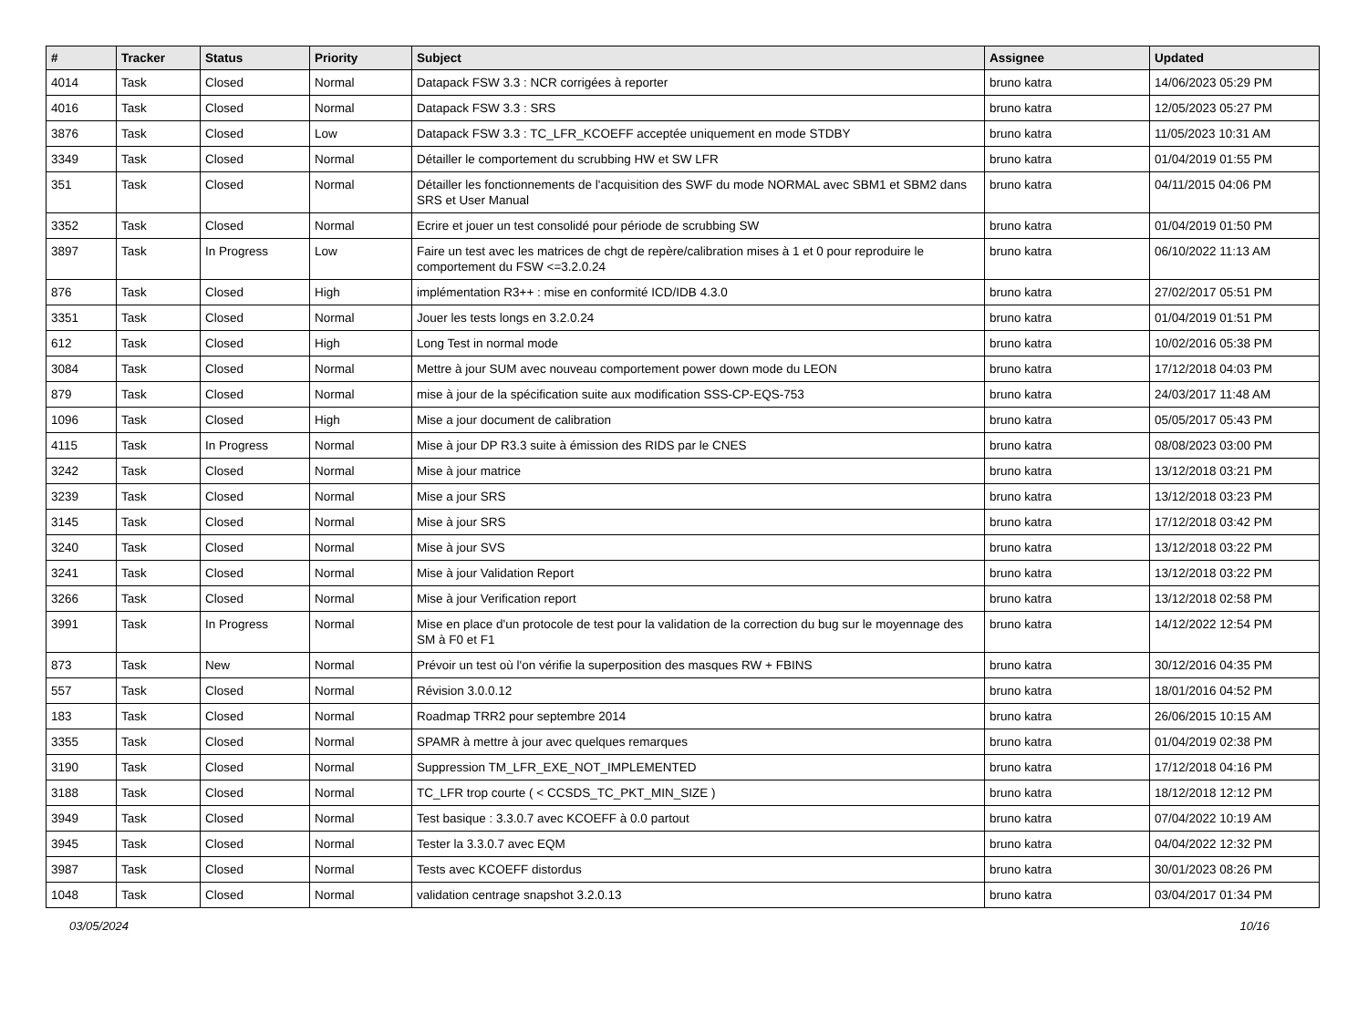| # | Tracker | Status | Priority | Subject | Assignee | Updated |
| --- | --- | --- | --- | --- | --- | --- |
| 4014 | Task | Closed | Normal | Datapack FSW 3.3 : NCR corrigées à reporter | bruno katra | 14/06/2023 05:29 PM |
| 4016 | Task | Closed | Normal | Datapack FSW 3.3 : SRS | bruno katra | 12/05/2023 05:27 PM |
| 3876 | Task | Closed | Low | Datapack FSW 3.3 : TC_LFR_KCOEFF acceptée uniquement en mode STDBY | bruno katra | 11/05/2023 10:31 AM |
| 3349 | Task | Closed | Normal | Détailler le comportement du scrubbing HW et SW LFR | bruno katra | 01/04/2019 01:55 PM |
| 351 | Task | Closed | Normal | Détailler les fonctionnements de l'acquisition des SWF du mode NORMAL avec SBM1 et SBM2 dans SRS et User Manual | bruno katra | 04/11/2015 04:06 PM |
| 3352 | Task | Closed | Normal | Ecrire et jouer un test consolidé pour période de scrubbing SW | bruno katra | 01/04/2019 01:50 PM |
| 3897 | Task | In Progress | Low | Faire un test avec les matrices de chgt de repère/calibration mises à 1 et 0 pour reproduire le comportement du FSW <=3.2.0.24 | bruno katra | 06/10/2022 11:13 AM |
| 876 | Task | Closed | High | implémentation R3++ : mise en conformité ICD/IDB 4.3.0 | bruno katra | 27/02/2017 05:51 PM |
| 3351 | Task | Closed | Normal | Jouer les tests longs en 3.2.0.24 | bruno katra | 01/04/2019 01:51 PM |
| 612 | Task | Closed | High | Long Test in normal mode | bruno katra | 10/02/2016 05:38 PM |
| 3084 | Task | Closed | Normal | Mettre à jour SUM avec nouveau comportement power down mode du LEON | bruno katra | 17/12/2018 04:03 PM |
| 879 | Task | Closed | Normal | mise à jour de la spécification suite aux modification SSS-CP-EQS-753 | bruno katra | 24/03/2017 11:48 AM |
| 1096 | Task | Closed | High | Mise a jour document de calibration | bruno katra | 05/05/2017 05:43 PM |
| 4115 | Task | In Progress | Normal | Mise à jour DP R3.3 suite à émission des RIDS par le CNES | bruno katra | 08/08/2023 03:00 PM |
| 3242 | Task | Closed | Normal | Mise à jour matrice | bruno katra | 13/12/2018 03:21 PM |
| 3239 | Task | Closed | Normal | Mise a jour SRS | bruno katra | 13/12/2018 03:23 PM |
| 3145 | Task | Closed | Normal | Mise à jour SRS | bruno katra | 17/12/2018 03:42 PM |
| 3240 | Task | Closed | Normal | Mise à jour SVS | bruno katra | 13/12/2018 03:22 PM |
| 3241 | Task | Closed | Normal | Mise à jour Validation Report | bruno katra | 13/12/2018 03:22 PM |
| 3266 | Task | Closed | Normal | Mise à jour Verification report | bruno katra | 13/12/2018 02:58 PM |
| 3991 | Task | In Progress | Normal | Mise en place d'un protocole de test pour la validation de la correction du bug sur le moyennage des SM à F0 et F1 | bruno katra | 14/12/2022 12:54 PM |
| 873 | Task | New | Normal | Prévoir un test où l'on vérifie la superposition des masques RW + FBINS | bruno katra | 30/12/2016 04:35 PM |
| 557 | Task | Closed | Normal | Révision 3.0.0.12 | bruno katra | 18/01/2016 04:52 PM |
| 183 | Task | Closed | Normal | Roadmap TRR2 pour septembre 2014 | bruno katra | 26/06/2015 10:15 AM |
| 3355 | Task | Closed | Normal | SPAMR à mettre à jour avec quelques remarques | bruno katra | 01/04/2019 02:38 PM |
| 3190 | Task | Closed | Normal | Suppression TM_LFR_EXE_NOT_IMPLEMENTED | bruno katra | 17/12/2018 04:16 PM |
| 3188 | Task | Closed | Normal | TC_LFR trop courte ( < CCSDS_TC_PKT_MIN_SIZE ) | bruno katra | 18/12/2018 12:12 PM |
| 3949 | Task | Closed | Normal | Test basique : 3.3.0.7 avec KCOEFF à 0.0 partout | bruno katra | 07/04/2022 10:19 AM |
| 3945 | Task | Closed | Normal | Tester la 3.3.0.7 avec EQM | bruno katra | 04/04/2022 12:32 PM |
| 3987 | Task | Closed | Normal | Tests avec KCOEFF distordus | bruno katra | 30/01/2023 08:26 PM |
| 1048 | Task | Closed | Normal | validation centrage snapshot 3.2.0.13 | bruno katra | 03/04/2017 01:34 PM |
03/05/2024 10/16